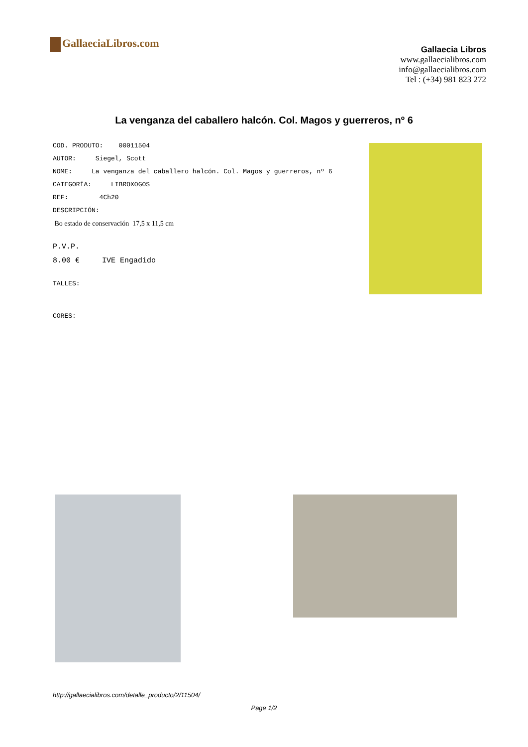GallaeciaLibros.com
Gallaecia Libros
www.gallaecialibros.com
info@gallaecialibros.com
Tel : (+34) 981 823 272
La venganza del caballero halcón. Col. Magos y guerreros, nº 6
COD. PRODUTO: 00011504
AUTOR: Siegel, Scott
NOME: La venganza del caballero halcón. Col. Magos y guerreros, nº 6
CATEGORÍA: LIBROXOGOS
REF: 4Ch20
DESCRIPCIÓN:
Bo estado de conservación 17,5 x 11,5 cm
P.V.P.
8.00 € IVE Engadido
TALLES:
CORES:
http://gallaecialibros.com/detalle_producto/2/11504/
Page 1/2